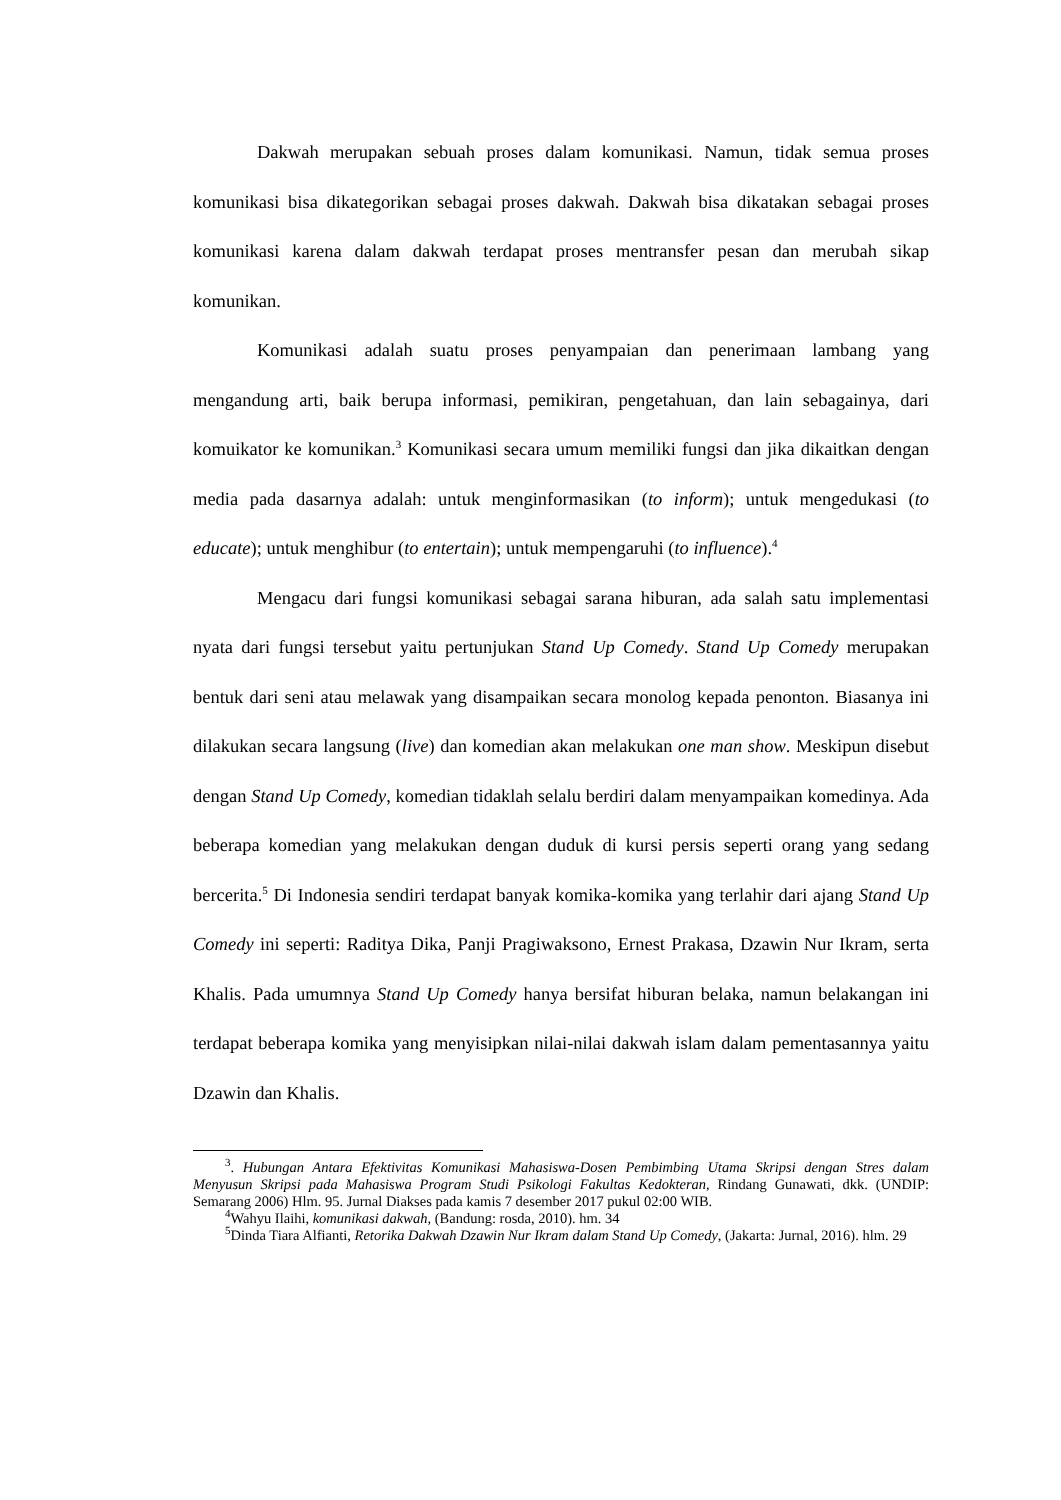Dakwah merupakan sebuah proses dalam komunikasi. Namun, tidak semua proses komunikasi bisa dikategorikan sebagai proses dakwah. Dakwah bisa dikatakan sebagai proses komunikasi karena dalam dakwah terdapat proses mentransfer pesan dan merubah sikap komunikan.
Komunikasi adalah suatu proses penyampaian dan penerimaan lambang yang mengandung arti, baik berupa informasi, pemikiran, pengetahuan, dan lain sebagainya, dari komuikator ke komunikan.<sup>3</sup> Komunikasi secara umum memiliki fungsi dan jika dikaitkan dengan media pada dasarnya adalah: untuk menginformasikan (to inform); untuk mengedukasi (to educate); untuk menghibur (to entertain); untuk mempengaruhi (to influence).<sup>4</sup>
Mengacu dari fungsi komunikasi sebagai sarana hiburan, ada salah satu implementasi nyata dari fungsi tersebut yaitu pertunjukan Stand Up Comedy. Stand Up Comedy merupakan bentuk dari seni atau melawak yang disampaikan secara monolog kepada penonton. Biasanya ini dilakukan secara langsung (live) dan komedian akan melakukan one man show. Meskipun disebut dengan Stand Up Comedy, komedian tidaklah selalu berdiri dalam menyampaikan komedinya. Ada beberapa komedian yang melakukan dengan duduk di kursi persis seperti orang yang sedang bercerita.<sup>5</sup> Di Indonesia sendiri terdapat banyak komika-komika yang terlahir dari ajang Stand Up Comedy ini seperti: Raditya Dika, Panji Pragiwaksono, Ernest Prakasa, Dzawin Nur Ikram, serta Khalis. Pada umumnya Stand Up Comedy hanya bersifat hiburan belaka, namun belakangan ini terdapat beberapa komika yang menyisipkan nilai-nilai dakwah islam dalam pementasannya yaitu Dzawin dan Khalis.
<sup>3</sup>. Hubungan Antara Efektivitas Komunikasi Mahasiswa-Dosen Pembimbing Utama Skripsi dengan Stres dalam Menyusun Skripsi pada Mahasiswa Program Studi Psikologi Fakultas Kedokteran, Rindang Gunawati, dkk. (UNDIP: Semarang 2006) Hlm. 95. Jurnal Diakses pada kamis 7 desember 2017 pukul 02:00 WIB.
<sup>4</sup> Wahyu Ilaihi, komunikasi dakwah, (Bandung: rosda, 2010). hm. 34
<sup>5</sup> Dinda Tiara Alfianti, Retorika Dakwah Dzawin Nur Ikram dalam Stand Up Comedy, (Jakarta: Jurnal, 2016). hlm. 29